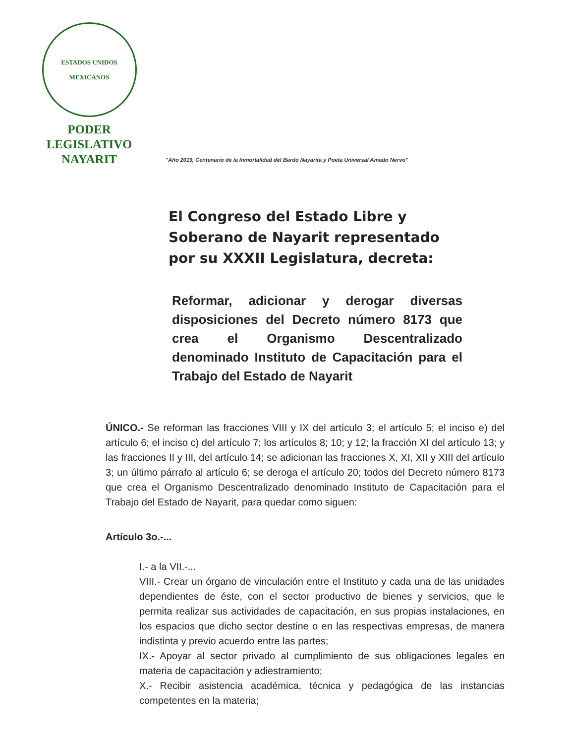ESTADOS UNIDOS MEXICANOS
PODER LEGISLATIVO
NAYARIT
"Año 2019, Centenario de la Inmortalidad del Bardo Nayarita y Poeta Universal Amado Nervo"
El Congreso del Estado Libre y Soberano de Nayarit representado por su XXXII Legislatura, decreta:
Reformar, adicionar y derogar diversas disposiciones del Decreto número 8173 que crea el Organismo Descentralizado denominado Instituto de Capacitación para el Trabajo del Estado de Nayarit
ÚNICO.- Se reforman las fracciones VIII y IX del artículo 3; el artículo 5; el inciso e) del artículo 6; el inciso c) del artículo 7; los artículos 8; 10; y 12; la fracción XI del artículo 13; y las fracciones II y III, del artículo 14; se adicionan las fracciones X, XI, XII y XIII del artículo 3; un último párrafo al artículo 6; se deroga el artículo 20; todos del Decreto número 8173 que crea el Organismo Descentralizado denominado Instituto de Capacitación para el Trabajo del Estado de Nayarit, para quedar como siguen:
Artículo 3o.-...
I.- a la VII.-...
VIII.- Crear un órgano de vinculación entre el Instituto y cada una de las unidades dependientes de éste, con el sector productivo de bienes y servicios, que le permita realizar sus actividades de capacitación, en sus propias instalaciones, en los espacios que dicho sector destine o en las respectivas empresas, de manera indistinta y previo acuerdo entre las partes;
IX.- Apoyar al sector privado al cumplimiento de sus obligaciones legales en materia de capacitación y adiestramiento;
X.- Recibir asistencia académica, técnica y pedagógica de las instancias competentes en la materia;